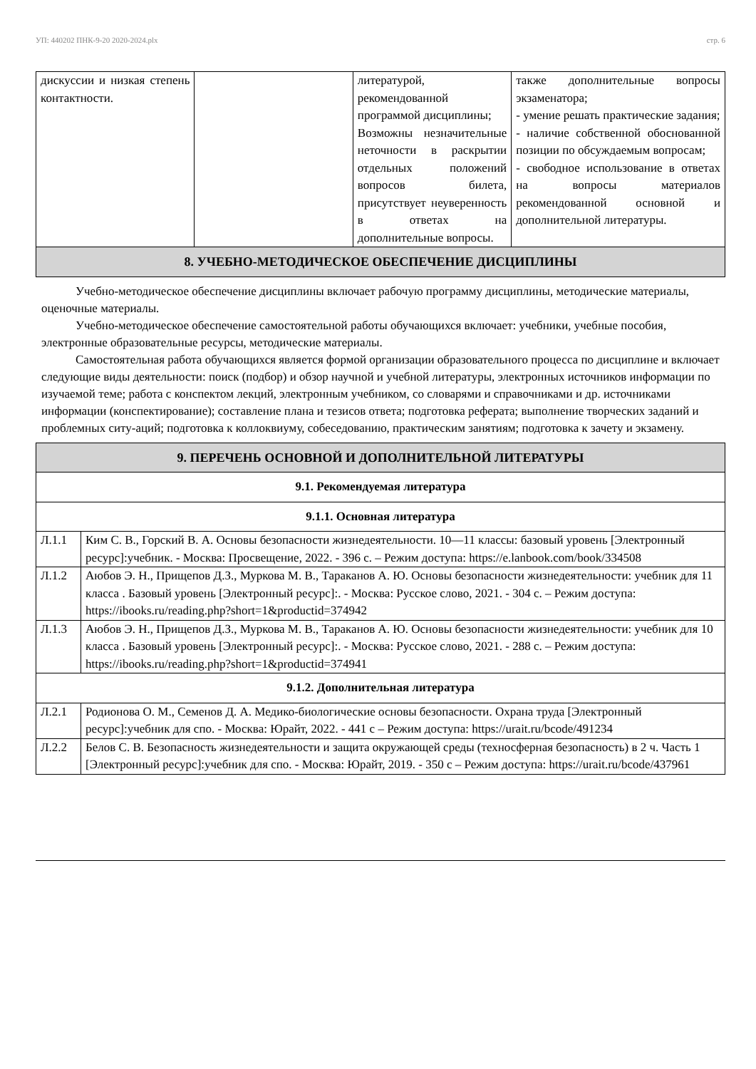УП: 440202 ПНК-9-20 2020-2024.plx стр. 6
| дискуссии и низкая степень контактности. | | литературой, рекомендованной программой дисциплины; Возможны незначительные неточности в раскрытии отдельных положений вопросов билета, присутствует неуверенность в ответах на дополнительные вопросы. | также дополнительные вопросы экзаменатора; - умение решать практические задания; - наличие собственной обоснованной позиции по обсуждаемым вопросам; - свободное использование в ответах на вопросы материалов рекомендованной основной и дополнительной литературы. |
| 8. УЧЕБНО-МЕТОДИЧЕСКОЕ ОБЕСПЕЧЕНИЕ ДИСЦИПЛИНЫ | | | |
Учебно-методическое обеспечение дисциплины включает рабочую программу дисциплины, методические материалы, оценочные материалы.
Учебно-методическое обеспечение самостоятельной работы обучающихся включает: учебники, учебные пособия, электронные образовательные ресурсы, методические материалы.
Самостоятельная работа обучающихся является формой организации образовательного процесса по дисциплине и включает следующие виды деятельности: поиск (подбор) и обзор научной и учебной литературы, электронных источников информации по изучаемой теме; работа с конспектом лекций, электронным учебником, со словарями и справочниками и др. источниками информации (конспектирование); составление плана и тезисов ответа; подготовка реферата; выполнение творческих заданий и проблемных ситу-аций; подготовка к коллоквиуму, собеседованию, практическим занятиям; подготовка к зачету и экзамену.
| 9. ПЕРЕЧЕНЬ ОСНОВНОЙ И ДОПОЛНИТЕЛЬНОЙ ЛИТЕРАТУРЫ | |
| --- | --- |
| 9.1. Рекомендуемая литература | |
| 9.1.1. Основная литература | |
| Л.1.1 | Ким С. В., Горский В. А. Основы безопасности жизнедеятельности. 10—11 классы: базовый уровень [Электронный ресурс]:учебник. - Москва: Просвещение, 2022. - 396 с. – Режим доступа: https://e.lanbook.com/book/334508 |
| Л.1.2 | Аюбов Э. Н., Прищепов Д.З., Муркова М. В., Тараканов А. Ю. Основы безопасности жизнедеятельности: учебник для 11 класса . Базовый уровень [Электронный ресурс]:. - Москва: Русское слово, 2021. - 304 с. – Режим доступа: https://ibooks.ru/reading.php?short=1&productid=374942 |
| Л.1.3 | Аюбов Э. Н., Прищепов Д.З., Муркова М. В., Тараканов А. Ю. Основы безопасности жизнедеятельности: учебник для 10 класса . Базовый уровень [Электронный ресурс]:. - Москва: Русское слово, 2021. - 288 с. – Режим доступа: https://ibooks.ru/reading.php?short=1&productid=374941 |
| 9.1.2. Дополнительная литература | |
| Л.2.1 | Родионова О. М., Семенов Д. А. Медико-биологические основы безопасности. Охрана труда [Электронный ресурс]:учебник для спо. - Москва: Юрайт, 2022. - 441 с – Режим доступа: https://urait.ru/bcode/491234 |
| Л.2.2 | Белов С. В. Безопасность жизнедеятельности и защита окружающей среды (техносферная безопасность) в 2 ч. Часть 1 [Электронный ресурс]:учебник для спо. - Москва: Юрайт, 2019. - 350 с – Режим доступа: https://urait.ru/bcode/437961 |